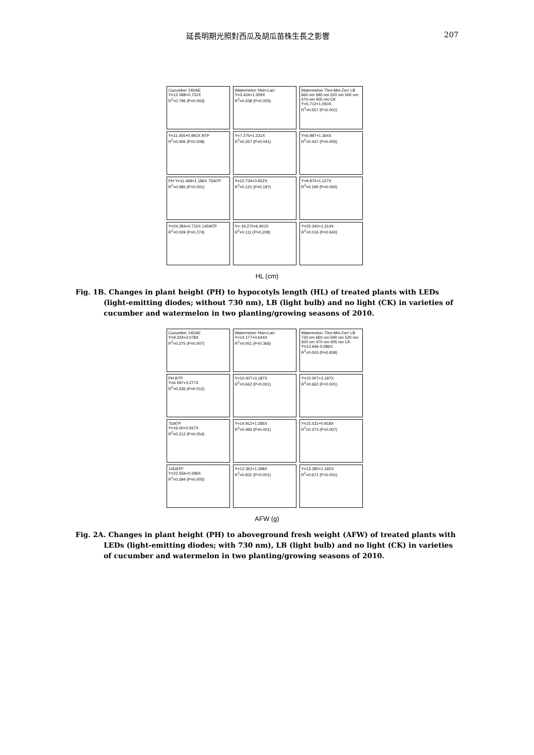延長明期光照對西瓜及胡瓜苗株生長之影響 207
Cucumber 14DAE
Y=12.088+0.731X
R<sup>2</sup>=0.796 (P=0.003)
Watermelon 'Hsin-Lan'
Y=3.424+1.309X
R<sup>2</sup>=0.438 (P=0.005)
Watermelon 'Tien-Mei-Zen' LB 660 nm 590 nm 520 nm 500 nm 470 nm 405 nm CK
Y=5.712+1.050X
R<sup>2</sup>=0.557 (P<0.001)
Y=11.455+0.991X BTP
R<sup>2</sup>=0.406 (P=0.008)
Y=7.275+1.231X
R<sup>2</sup>=0.267 (P=0.041)
Y=6.987+1.364X
R<sup>2</sup>=0.447 (P=0.005)
PH Y=11.499+1.186X 7DATP
R<sup>2</sup>=0.585 (P<0.001)
Y=10.734+0.922X
R<sup>2</sup>=0.121 (P=0.187)
Y=9.970+1.127X
R<sup>2</sup>=0.190 (P=0.092)
Y=24.284+0.715X 14DATP
R<sup>2</sup>=0.009 (P=0.274)
Y=-19.270+6.901X
R<sup>2</sup>=0.111 (P=0.208)
Y=25.240+1.314X
R<sup>2</sup>=0.016 (P=0.640)
HL (cm)
Fig. 1B. Changes in plant height (PH) to hypocotyls length (HL) of treated plants with LEDs (light-emitting diodes; without 730 nm), LB (light bulb) and no light (CK) in varieties of cucumber and watermelon in two planting/growing seasons of 2010.
Cucumber 14DAE
Y=9.324+3.078X
R<sup>2</sup>=0.375 (P=0.007)
Watermelon 'Hsin-Lan'
Y=14.177+0.644X
R<sup>2</sup>=0.051 (P=0.366)
Watermelon 'Tien-Mei-Zen' LB 730 nm 660 nm 590 nm 520 nm 500 nm 470 nm 405 nm CK
Y=13.946-0.086X
R<sup>2</sup>=0.003 (P=0.839)
PH BTP
Y=6.597+3.277X
R<sup>2</sup>=0.336 (P=0.012)
Y=10.007+3.187X
R<sup>2</sup>=0.662 (P<0.001)
Y=10.007+3.187X
R<sup>2</sup>=0.662 (P<0.001)
7DATP
Y=16.00+0.657X
R<sup>2</sup>=0.212 (P=0.054)
Y=14.912+1.285X
R<sup>2</sup>=0.493 (P=0.001)
Y=15.531+0.918X
R<sup>2</sup>=0.373 (P=0.007)
14DATP
Y=22.556+0.296X
R<sup>2</sup>=0.394 (P=0.005)
Y=12.352+1.398X
R<sup>2</sup>=0.931 (P<0.001)
Y=13.285+1.182X
R<sup>2</sup>=0.671 (P<0.001)
AFW (g)
Fig. 2A. Changes in plant height (PH) to aboveground fresh weight (AFW) of treated plants with LEDs (light-emitting diodes; with 730 nm), LB (light bulb) and no light (CK) in varieties of cucumber and watermelon in two planting/growing seasons of 2010.